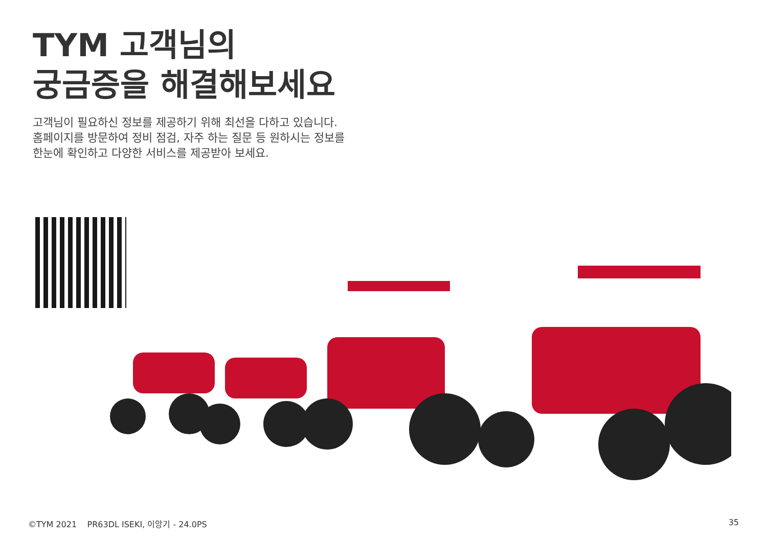TYM 고객님의
궁금증을 해결해보세요
고객님이 필요하신 정보를 제공하기 위해 최선을 다하고 있습니다.
홈페이지를 방문하여 정비 점검, 자주 하는 질문 등 원하시는 정보를
한눈에 확인하고 다양한 서비스를 제공받아 보세요.
©TYM 2021 PR63DL ISEKI, 이앙기 - 24.0PS 35